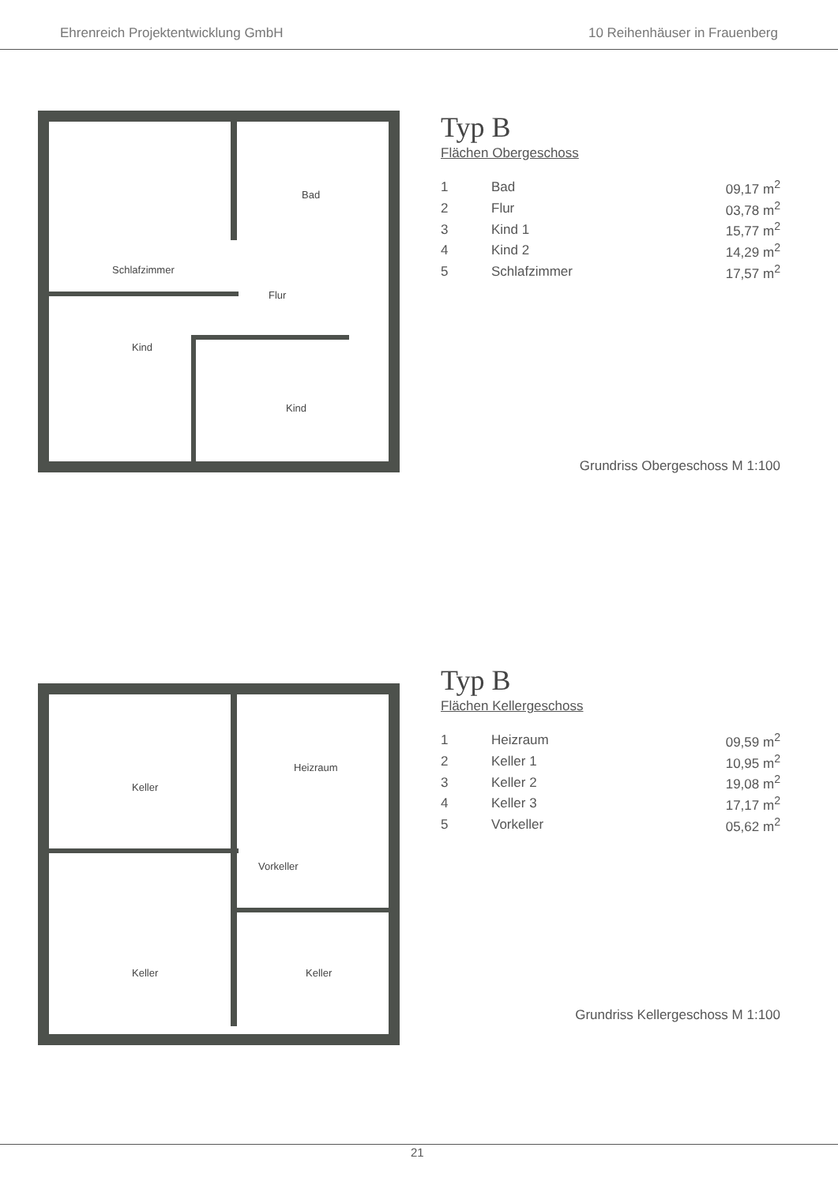Ehrenreich Projektentwicklung GmbH 10 Reihenhäuser in Frauenberg
Bad
Schlafzimmer
Flur
Kind
Kind
Typ B
Flächen Obergeschoss
| 1 | Bad | 09,17 m<sup>2</sup> |
| 2 | Flur | 03,78 m<sup>2</sup> |
| 3 | Kind 1 | 15,77 m<sup>2</sup> |
| 4 | Kind 2 | 14,29 m<sup>2</sup> |
| 5 | Schlafzimmer | 17,57 m<sup>2</sup> |
Grundriss Obergeschoss M 1:100
Heizraum
Keller
Vorkeller
Keller Keller
Typ B
Flächen Kellergeschoss
| 1 | Heizraum | 09,59 m<sup>2</sup> |
| 2 | Keller 1 | 10,95 m<sup>2</sup> |
| 3 | Keller 2 | 19,08 m<sup>2</sup> |
| 4 | Keller 3 | 17,17 m<sup>2</sup> |
| 5 | Vorkeller | 05,62 m<sup>2</sup> |
Grundriss Kellergeschoss M 1:100
21